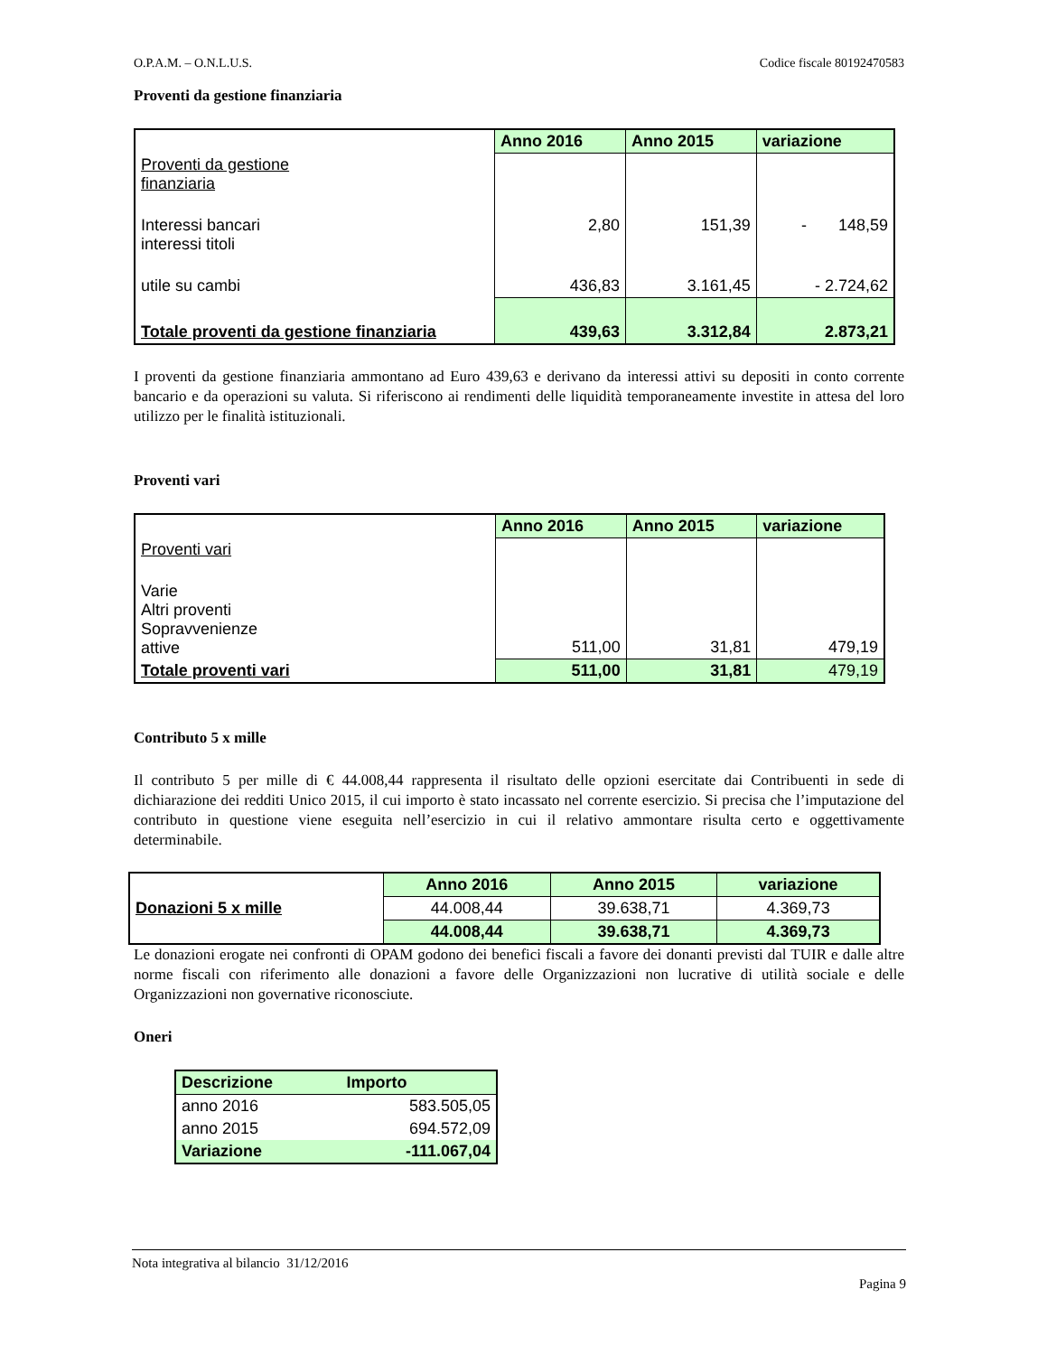O.P.A.M. – O.N.L.U.S. Codice fiscale 80192470583
Proventi da gestione finanziaria
| | Anno 2016 | Anno 2015 | variazione |
| Proventi da gestione finanziaria | | | |
| Interessi bancari interessi titoli | 2,80 | 151,39 | - 148,59 |
| utile su cambi | 436,83 | 3.161,45 | - 2.724,62 |
| Totale proventi da gestione finanziaria | 439,63 | 3.312,84 | 2.873,21 |
I proventi da gestione finanziaria ammontano ad Euro 439,63 e derivano da interessi attivi su depositi in conto corrente bancario e da operazioni su valuta. Si riferiscono ai rendimenti delle liquidità temporaneamente investite in attesa del loro utilizzo per le finalità istituzionali.
Proventi vari
| | Anno 2016 | Anno 2015 | variazione |
| Proventi vari | | | |
| Varie Altri proventi Sopravvenienze attive | 511,00 | 31,81 | 479,19 |
| Totale proventi vari | 511,00 | 31,81 | 479,19 |
Contributo 5 x mille
Il contributo 5 per mille di € 44.008,44 rappresenta il risultato delle opzioni esercitate dai Contribuenti in sede di dichiarazione dei redditi Unico 2015, il cui importo è stato incassato nel corrente esercizio. Si precisa che l’imputazione del contributo in questione viene eseguita nell’esercizio in cui il relativo ammontare risulta certo e oggettivamente determinabile.
| Donazioni 5 x mille | Anno 2016 | Anno 2015 | variazione |
| | 44.008,44 | 39.638,71 | 4.369,73 |
| | 44.008,44 | 39.638,71 | 4.369,73 |
Le donazioni erogate nei confronti di OPAM godono dei benefici fiscali a favore dei donanti previsti dal TUIR e dalle altre norme fiscali con riferimento alle donazioni a favore delle Organizzazioni non lucrative di utilità sociale e delle Organizzazioni non governative riconosciute.
Oneri
| Descrizione | Importo |
| --- | --- |
| anno 2016 | 583.505,05 |
| anno 2015 | 694.572,09 |
| Variazione | -111.067,04 |
Nota integrativa al bilancio 31/12/2016
Pagina 9